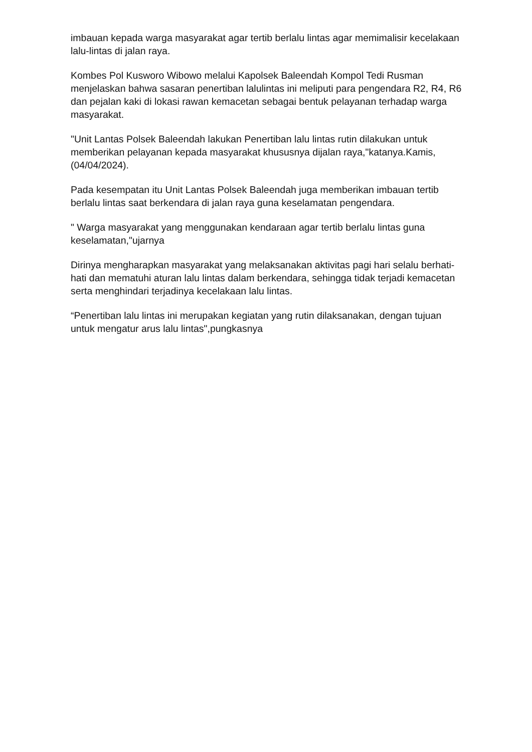imbauan kepada warga masyarakat agar tertib berlalu lintas agar memimalisir kecelakaan lalu-lintas di jalan raya.
Kombes Pol Kusworo Wibowo melalui Kapolsek Baleendah Kompol Tedi Rusman menjelaskan bahwa sasaran penertiban lalulintas ini meliputi para pengendara R2, R4, R6 dan pejalan kaki di lokasi rawan kemacetan sebagai bentuk pelayanan terhadap warga masyarakat.
"Unit Lantas Polsek Baleendah lakukan Penertiban lalu lintas rutin dilakukan untuk memberikan pelayanan kepada masyarakat khususnya dijalan raya,"katanya.Kamis,(04/04/2024).
Pada kesempatan itu Unit Lantas Polsek Baleendah juga memberikan imbauan tertib berlalu lintas saat berkendara di jalan raya guna keselamatan pengendara.
" Warga masyarakat yang menggunakan kendaraan agar tertib berlalu lintas guna keselamatan,"ujarnya
Dirinya mengharapkan masyarakat yang melaksanakan aktivitas pagi hari selalu berhati-hati dan mematuhi aturan lalu lintas dalam berkendara, sehingga tidak terjadi kemacetan serta menghindari terjadinya kecelakaan lalu lintas.
“Penertiban lalu lintas ini merupakan kegiatan yang rutin dilaksanakan, dengan tujuan untuk mengatur arus lalu lintas",pungkasnya